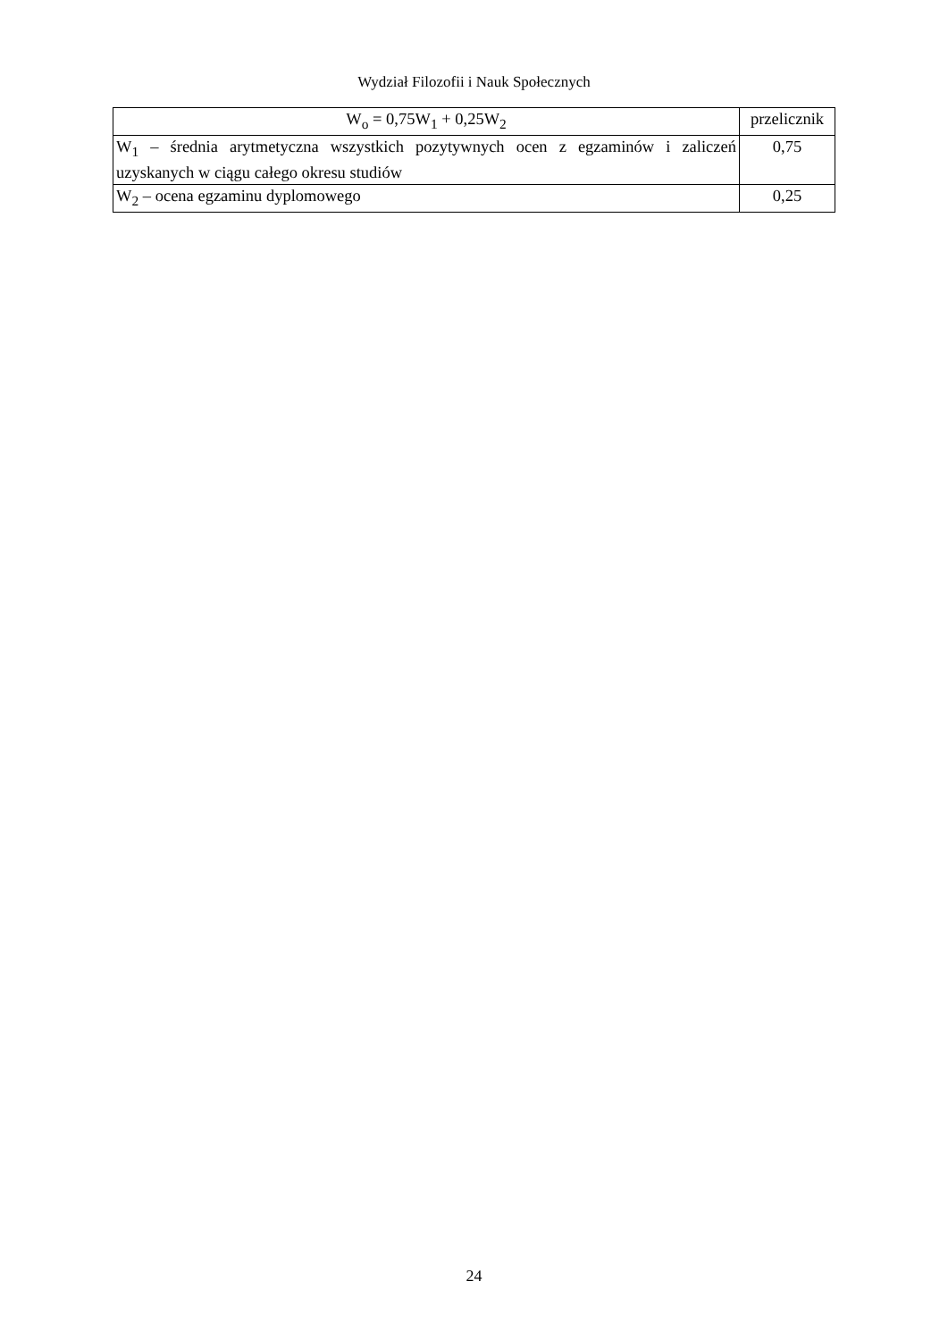Wydział Filozofii i Nauk Społecznych
| W<sub>o</sub> = 0,75W<sub>1</sub> + 0,25W<sub>2</sub> | przelicznik |
| --- | --- |
| W<sub>1</sub> – średnia arytmetyczna wszystkich pozytywnych ocen z egzaminów i zaliczeń uzyskanych w ciągu całego okresu studiów | 0,75 |
| W<sub>2</sub> – ocena egzaminu dyplomowego | 0,25 |
24